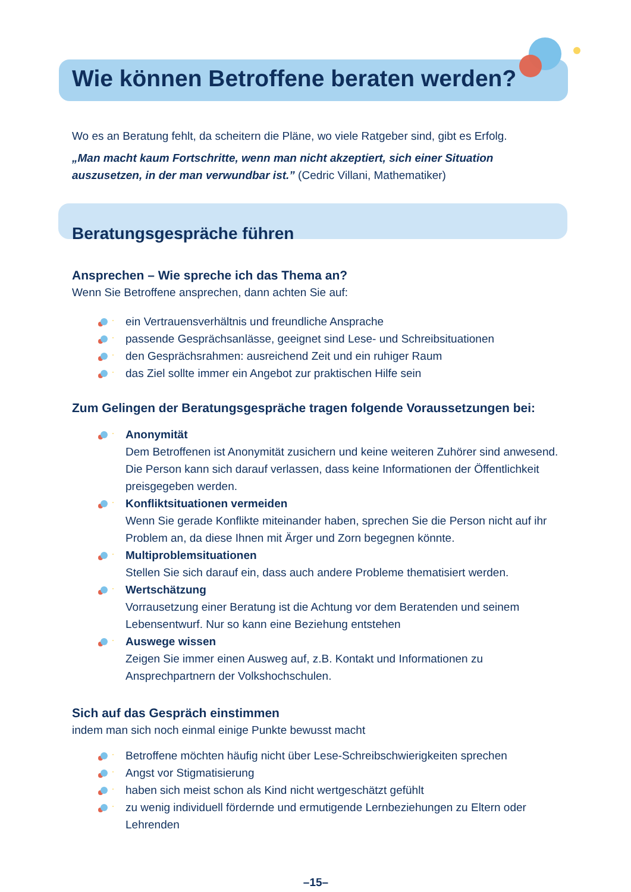Wie können Betroffene beraten werden?
Wo es an Beratung fehlt, da scheitern die Pläne, wo viele Ratgeber sind, gibt es Erfolg.
„Man macht kaum Fortschritte, wenn man nicht akzeptiert, sich einer Situation auszusetzen, in der man verwundbar ist.” (Cedric Villani, Mathematiker)
Beratungsgespräche führen
Ansprechen – Wie spreche ich das Thema an?
Wenn Sie Betroffene ansprechen, dann achten Sie auf:
ein Vertrauensverhältnis und freundliche Ansprache
passende Gesprächsanlässe, geeignet sind Lese- und Schreibsituationen
den Gesprächsrahmen: ausreichend Zeit und ein ruhiger Raum
das Ziel sollte immer ein Angebot zur praktischen Hilfe sein
Zum Gelingen der Beratungsgespräche tragen folgende Voraussetzungen bei:
Anonymität
Dem Betroffenen ist Anonymität zusichern und keine weiteren Zuhörer sind anwesend. Die Person kann sich darauf verlassen, dass keine Informationen der Öffentlichkeit preisgegeben werden.
Konfliktsituationen vermeiden
Wenn Sie gerade Konflikte miteinander haben, sprechen Sie die Person nicht auf ihr Problem an, da diese Ihnen mit Ärger und Zorn begegnen könnte.
Multiproblemsituationen
Stellen Sie sich darauf ein, dass auch andere Probleme thematisiert werden.
Wertschätzung
Vorrausetzung einer Beratung ist die Achtung vor dem Beratenden und seinem Lebensentwurf. Nur so kann eine Beziehung entstehen
Auswege wissen
Zeigen Sie immer einen Ausweg auf, z.B. Kontakt und Informationen zu Ansprechpartnern der Volkshochschulen.
Sich auf das Gespräch einstimmen
indem man sich noch einmal einige Punkte bewusst macht
Betroffene möchten häufig nicht über Lese-Schreibschwierigkeiten sprechen
Angst vor Stigmatisierung
haben sich meist schon als Kind nicht wertgeschätzt gefühlt
zu wenig individuell fördernde und ermutigende Lernbeziehungen zu Eltern oder Lehrenden
–15–